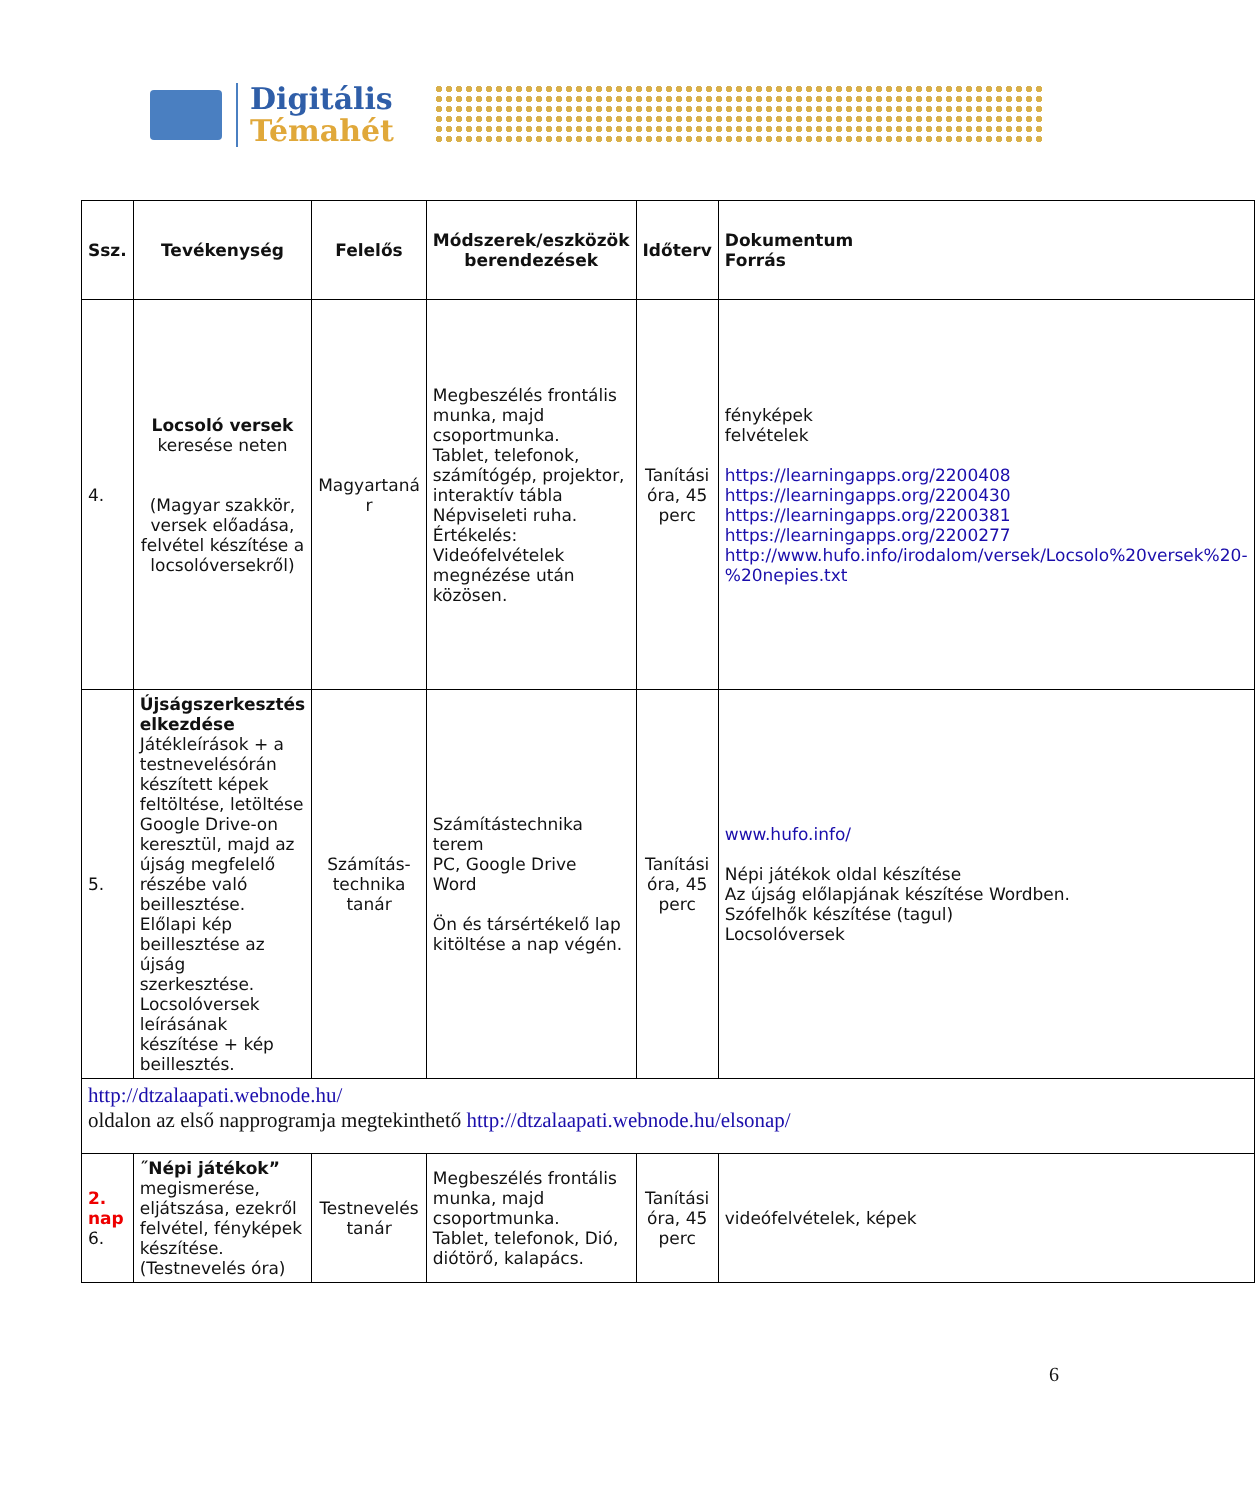Digitális
Témahét
| Ssz. | Tevékenység | Felelős | Módszerek/eszközök berendezések | Időterv | Dokumentum Forrás |
| --- | --- | --- | --- | --- | --- |
| 4. | Locsoló versek keresése neten (Magyar szakkör, versek előadása, felvétel készítése a locsolóversekről) | Magyartaná r | Megbeszélés frontális munka, majd csoportmunka. Tablet, telefonok, számítógép, projektor, interaktív tábla Népviseleti ruha. Értékelés: Videófelvételek megnézése után közösen. | Tanítási óra, 45 perc | fényképek felvételek https://learningapps.org/2200408 https://learningapps.org/2200430 https://learningapps.org/2200381 https://learningapps.org/2200277 http://www.hufo.info/irodalom/versek/Locsolo%20versek%20-%20nepies.txt |
| 5. | Újságszerkesztés elkezdése Játékleírások + a testnevelésórán készített képek feltöltése, letöltése Google Drive-on keresztül, majd az újság megfelelő részébe való beillesztése. Előlapi kép beillesztése az újság szerkesztése. Locsolóversek leírásának készítése + kép beillesztés. | Számítás-technika tanár | Számítástechnika terem PC, Google Drive Word Ön és társértékelő lap kitöltése a nap végén. | Tanítási óra, 45 perc | www.hufo.info/ Népi játékok oldal készítése Az újság előlapjának készítése Wordben. Szófelhők készítése (tagul) Locsolóversek |
| http://dtzalaapati.webnode.hu/ oldalon az első napprogramja megtekinthető http://dtzalaapati.webnode.hu/elsonap/ | | | | | |
| 2. nap 6. | ˝Népi játékok” megismerése, eljátszása, ezekről felvétel, fényképek készítése. (Testnevelés óra) | Testnevelés tanár | Megbeszélés frontális munka, majd csoportmunka. Tablet, telefonok, Dió, diótörő, kalapács. | Tanítási óra, 45 perc | videófelvételek, képek |
6